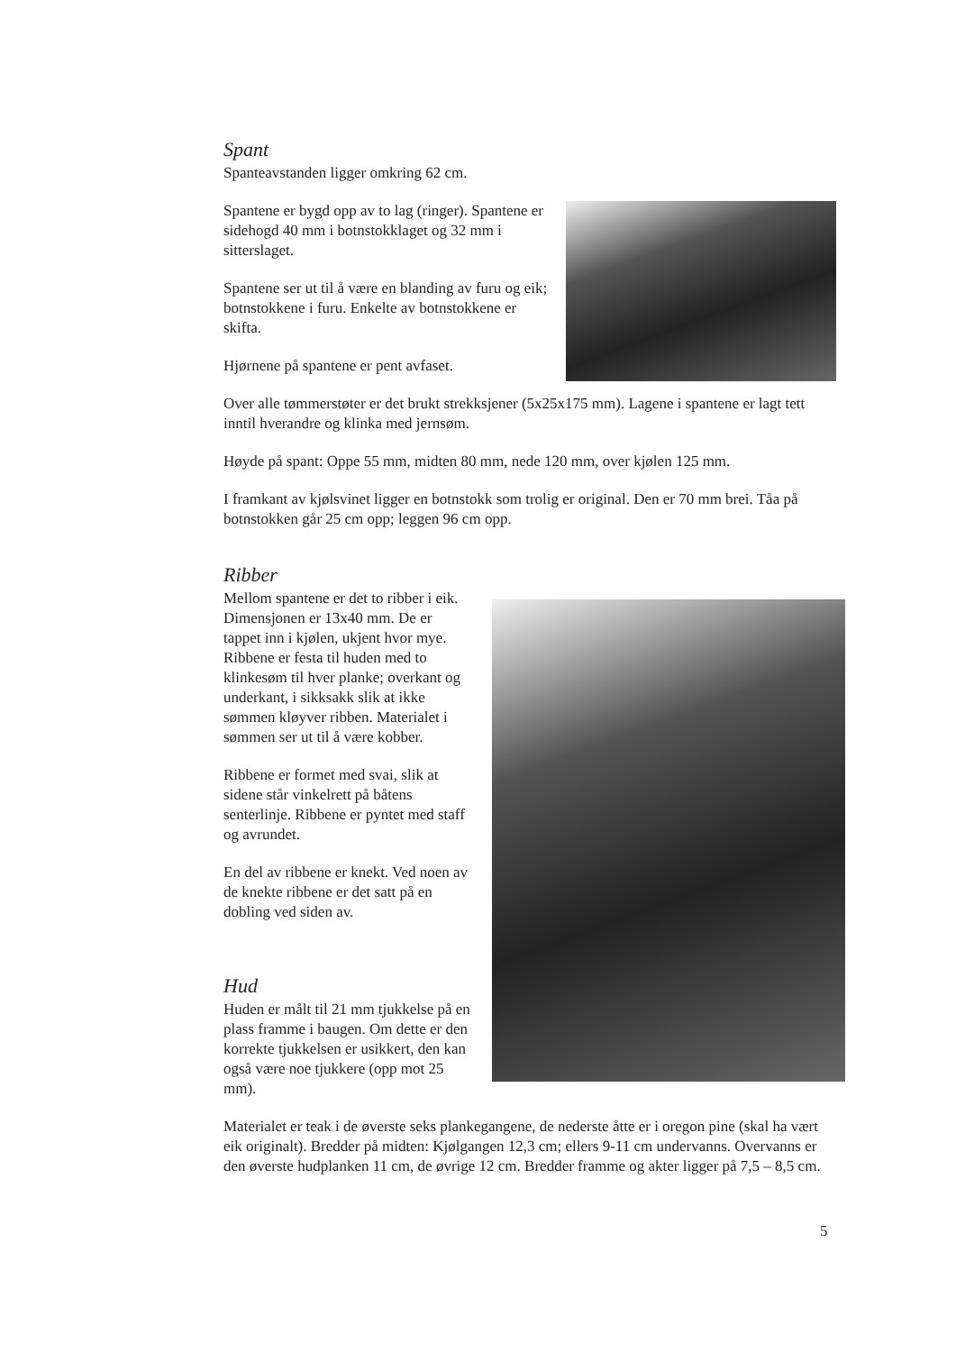Spant
Spanteavstanden ligger omkring 62 cm.
Spantene er bygd opp av to lag (ringer). Spantene er sidehogd 40 mm i botnstokklaget og 32 mm i sitterslaget.
Spantene ser ut til å være en blanding av furu og eik; botnstokkene i furu. Enkelte av botnstokkene er skifta.
Hjørnene på spantene er pent avfaset.
Over alle tømmerstøter er det brukt strekksjener (5x25x175 mm). Lagene i spantene er lagt tett inntil hverandre og klinka med jernsøm.
Høyde på spant: Oppe 55 mm, midten 80 mm, nede 120 mm, over kjølen 125 mm.
I framkant av kjølsvinet ligger en botnstokk som trolig er original. Den er 70 mm brei. Tåa på botnstokken går 25 cm opp; leggen 96 cm opp.
Ribber
Mellom spantene er det to ribber i eik. Dimensjonen er 13x40 mm. De er tappet inn i kjølen, ukjent hvor mye. Ribbene er festa til huden med to klinkesøm til hver planke; overkant og underkant, i sikksakk slik at ikke sømmen kløyver ribben. Materialet i sømmen ser ut til å være kobber.
Ribbene er formet med svai, slik at sidene står vinkelrett på båtens senterlinje. Ribbene er pyntet med staff og avrundet.
En del av ribbene er knekt. Ved noen av de knekte ribbene er det satt på en dobling ved siden av.
Hud
Huden er målt til 21 mm tjukkelse på en plass framme i baugen. Om dette er den korrekte tjukkelsen er usikkert, den kan også være noe tjukkere (opp mot 25 mm).
Materialet er teak i de øverste seks plankegangene, de nederste åtte er i oregon pine (skal ha vært eik originalt). Bredder på midten: Kjølgangen 12,3 cm; ellers 9-11 cm undervanns. Overvanns er den øverste hudplanken 11 cm, de øvrige 12 cm. Bredder framme og akter ligger på 7,5 – 8,5 cm.
5